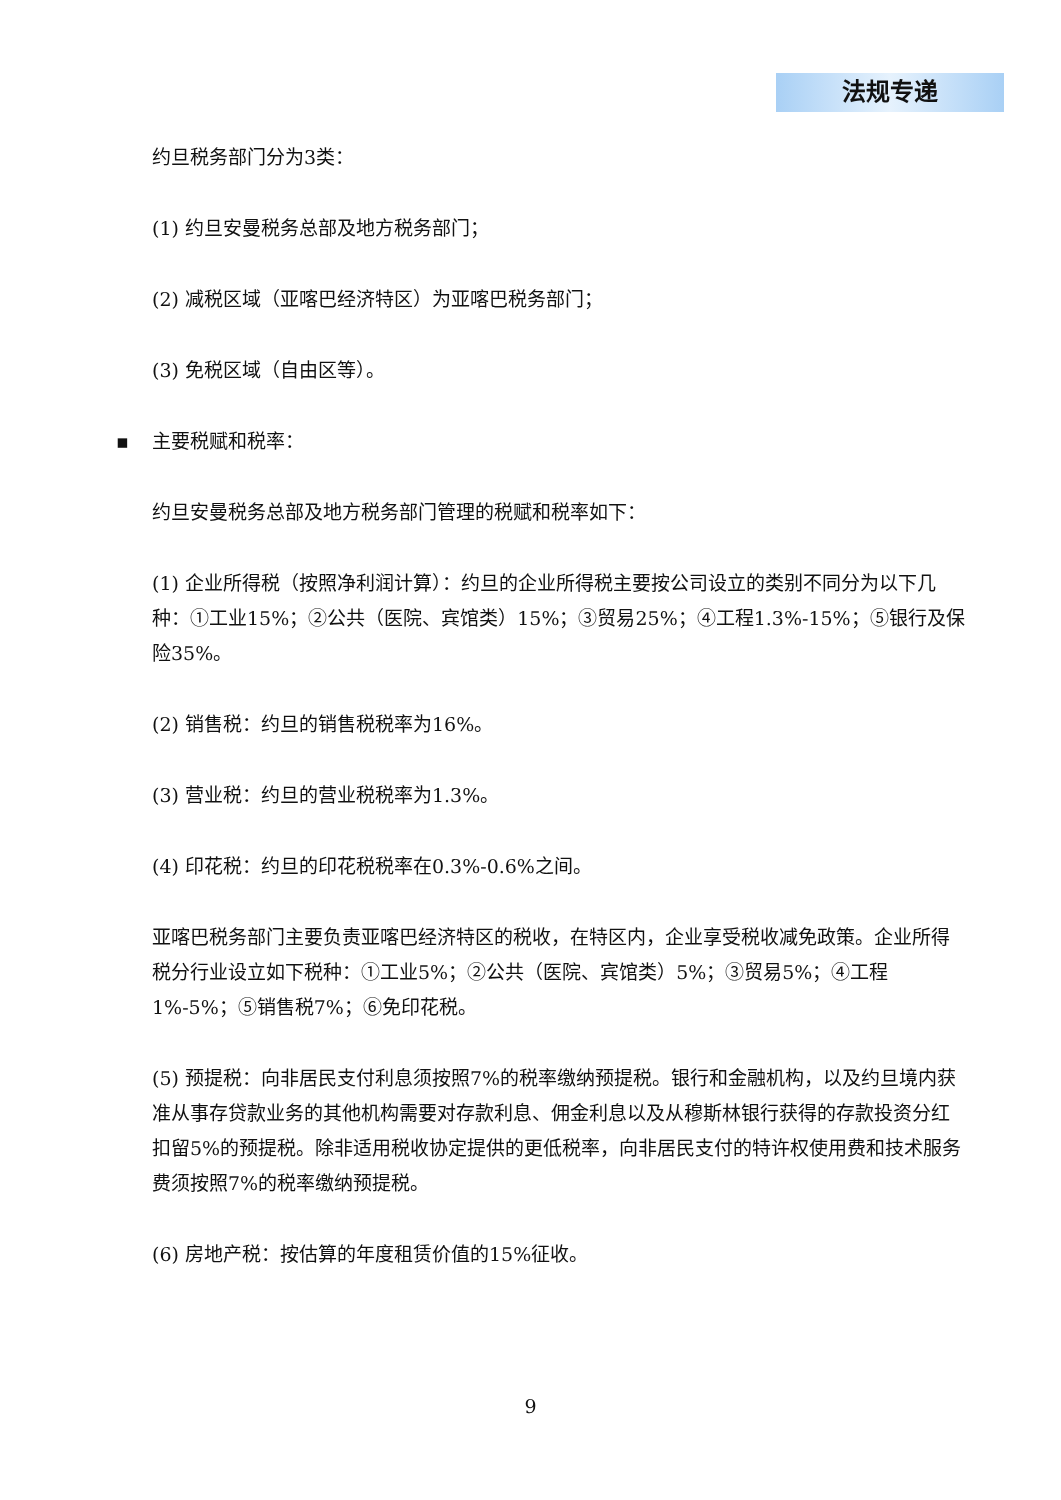法规专递
约旦税务部门分为3类：
(1) 约旦安曼税务总部及地方税务部门；
(2) 减税区域（亚喀巴经济特区）为亚喀巴税务部门；
(3) 免税区域（自由区等）。
▪ 主要税赋和税率：
约旦安曼税务总部及地方税务部门管理的税赋和税率如下：
(1) 企业所得税（按照净利润计算）：约旦的企业所得税主要按公司设立的类别不同分为以下几种：①工业15%；②公共（医院、宾馆类）15%；③贸易25%；④工程1.3%-15%；⑤银行及保险35%。
(2) 销售税：约旦的销售税税率为16%。
(3) 营业税：约旦的营业税税率为1.3%。
(4) 印花税：约旦的印花税税率在0.3%-0.6%之间。
亚喀巴税务部门主要负责亚喀巴经济特区的税收，在特区内，企业享受税收减免政策。企业所得税分行业设立如下税种：①工业5%；②公共（医院、宾馆类）5%；③贸易5%；④工程1%-5%；⑤销售税7%；⑥免印花税。
(5) 预提税：向非居民支付利息须按照7%的税率缴纳预提税。银行和金融机构，以及约旦境内获准从事存贷款业务的其他机构需要对存款利息、佣金利息以及从穆斯林银行获得的存款投资分红扣留5%的预提税。除非适用税收协定提供的更低税率，向非居民支付的特许权使用费和技术服务费须按照7%的税率缴纳预提税。
(6) 房地产税：按估算的年度租赁价值的15%征收。
9